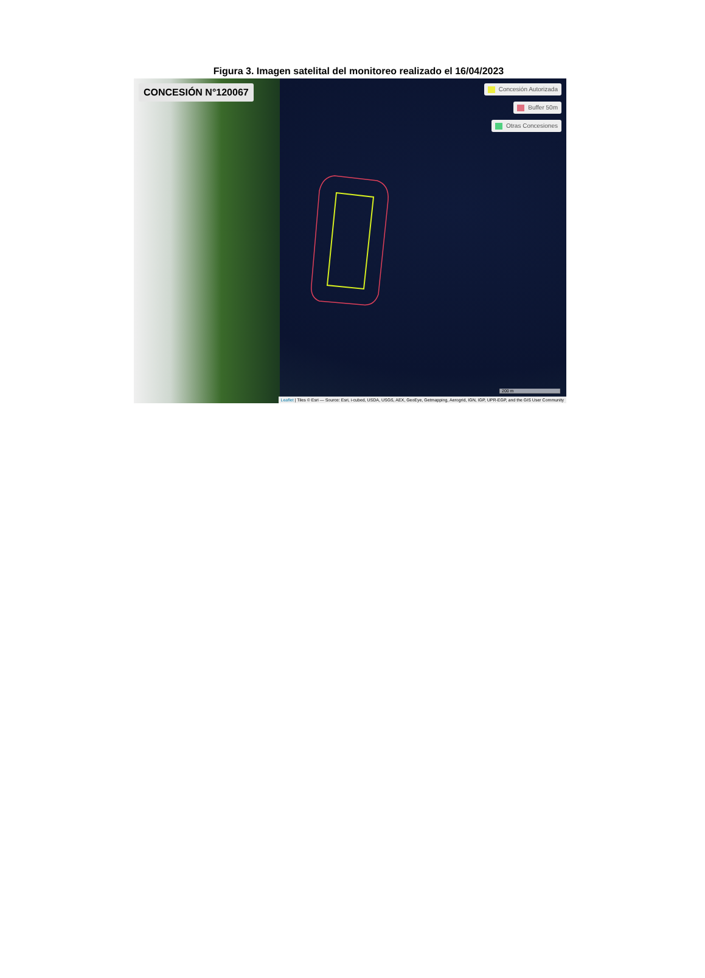Figura 3. Imagen satelital del monitoreo realizado el 16/04/2023
CONCESIÓN N°120067
Concesión Autorizada
Buffer 50m
Otras Concesiones
200 m
Leaflet | Tiles © Esri — Source: Esri, i-cubed, USDA, USGS, AEX, GeoEye, Getmapping, Aerogrid, IGN, IGP, UPR-EGP, and the GIS User Community